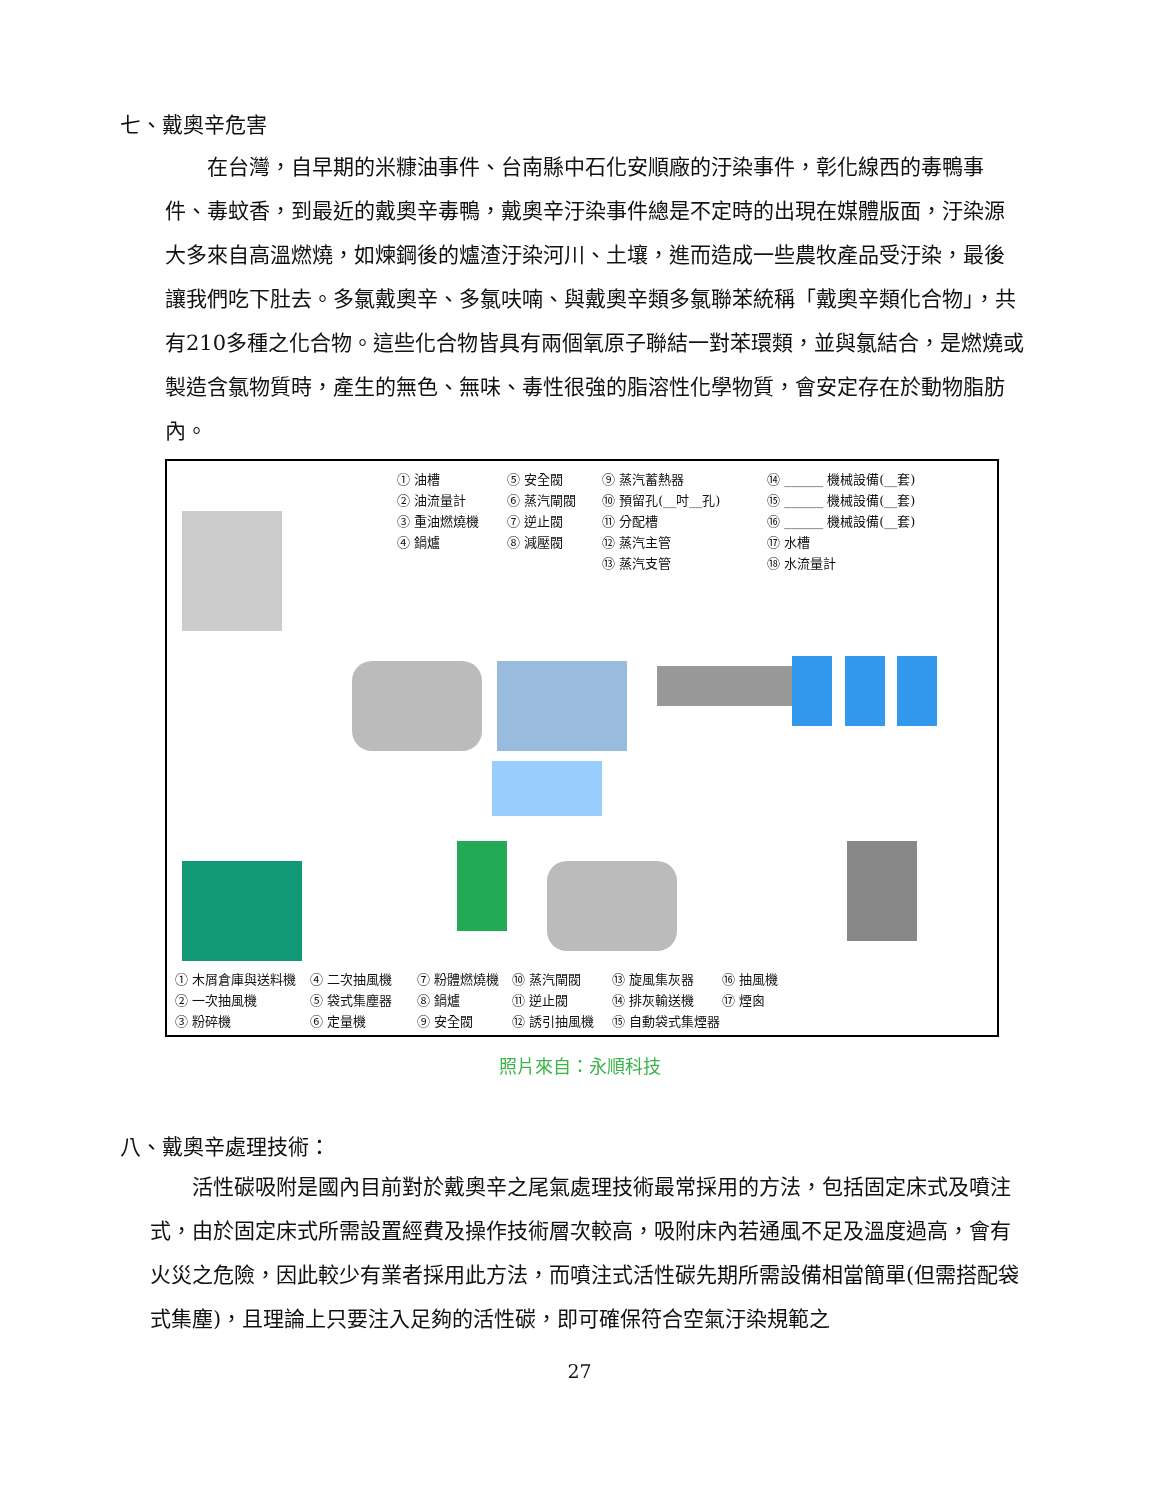七、戴奧辛危害
　　在台灣，自早期的米糠油事件、台南縣中石化安順廠的汙染事件，彰化線西的毒鴨事件、毒蚊香，到最近的戴奧辛毒鴨，戴奧辛汙染事件總是不定時的出現在媒體版面，汙染源大多來自高溫燃燒，如煉鋼後的爐渣汙染河川、土壤，進而造成一些農牧產品受汙染，最後讓我們吃下肚去。多氯戴奧辛、多氯呋喃、與戴奧辛類多氯聯苯統稱「戴奧辛類化合物」，共有210多種之化合物。這些化合物皆具有兩個氧原子聯結一對苯環類，並與氯結合，是燃燒或製造含氯物質時，產生的無色、無味、毒性很強的脂溶性化學物質，會安定存在於動物脂肪內。
① 油槽
② 油流量計
③ 重油燃燒機
④ 鍋爐
⑤ 安全閥
⑥ 蒸汽閘閥
⑦ 逆止閥
⑧ 減壓閥
⑨ 蒸汽蓄熱器
⑩ 預留孔(__吋__孔)
⑪ 分配槽
⑫ 蒸汽主管
⑬ 蒸汽支管
⑭ ______ 機械設備(__套)
⑮ ______ 機械設備(__套)
⑯ ______ 機械設備(__套)
⑰ 水槽
⑱ 水流量計
① 木屑倉庫與送料機
② 一次抽風機
③ 粉碎機
④ 二次抽風機
⑤ 袋式集塵器
⑥ 定量機
⑦ 粉體燃燒機
⑧ 鍋爐
⑨ 安全閥
⑩ 蒸汽閘閥
⑪ 逆止閥
⑫ 誘引抽風機
⑬ 旋風集灰器
⑭ 排灰輸送機
⑮ 自動袋式集煙器
⑯ 抽風機
⑰ 煙囪
照片來自：永順科技
八、戴奧辛處理技術：
　　活性碳吸附是國內目前對於戴奧辛之尾氣處理技術最常採用的方法，包括固定床式及噴注式，由於固定床式所需設置經費及操作技術層次較高，吸附床內若通風不足及溫度過高，會有火災之危險，因此較少有業者採用此方法，而噴注式活性碳先期所需設備相當簡單(但需搭配袋式集塵)，且理論上只要注入足夠的活性碳，即可確保符合空氣汙染規範之
27